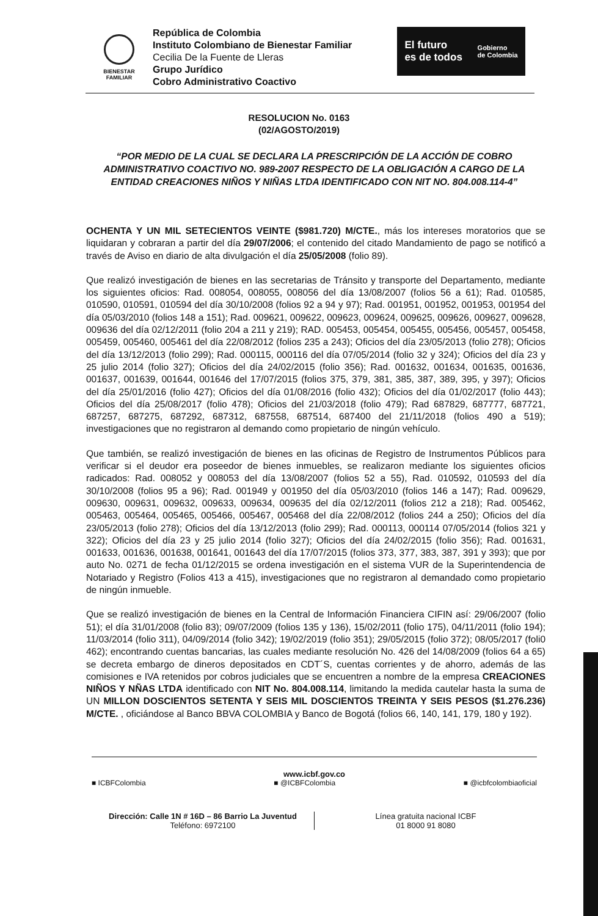BIENESTAR
FAMILIAR
República de Colombia
Instituto Colombiano de Bienestar Familiar
Cecilia De la Fuente de Lleras
Grupo Jurídico
Cobro Administrativo Coactivo
El futuro
es de todos Gobierno
de Colombia
RESOLUCION No. 0163
(02/AGOSTO/2019)
“POR MEDIO DE LA CUAL SE DECLARA LA PRESCRIPCIÓN DE LA ACCIÓN DE COBRO ADMINISTRATIVO COACTIVO NO. 989-2007 RESPECTO DE LA OBLIGACIÓN A CARGO DE LA ENTIDAD CREACIONES NIÑOS Y NIÑAS LTDA IDENTIFICADO CON NIT NO. 804.008.114-4”
OCHENTA Y UN MIL SETECIENTOS VEINTE ($981.720) M/CTE., más los intereses moratorios que se liquidaran y cobraran a partir del día 29/07/2006; el contenido del citado Mandamiento de pago se notificó a través de Aviso en diario de alta divulgación el día 25/05/2008 (folio 89).
Que realizó investigación de bienes en las secretarias de Tránsito y transporte del Departamento, mediante los siguientes oficios: Rad. 008054, 008055, 008056 del día 13/08/2007 (folios 56 a 61); Rad. 010585, 010590, 010591, 010594 del día 30/10/2008 (folios 92 a 94 y 97); Rad. 001951, 001952, 001953, 001954 del día 05/03/2010 (folios 148 a 151); Rad. 009621, 009622, 009623, 009624, 009625, 009626, 009627, 009628, 009636 del día 02/12/2011 (folio 204 a 211 y 219); RAD. 005453, 005454, 005455, 005456, 005457, 005458, 005459, 005460, 005461 del día 22/08/2012 (folios 235 a 243); Oficios del día 23/05/2013 (folio 278); Oficios del día 13/12/2013 (folio 299); Rad. 000115, 000116 del día 07/05/2014 (folio 32 y 324); Oficios del día 23 y 25 julio 2014 (folio 327); Oficios del día 24/02/2015 (folio 356); Rad. 001632, 001634, 001635, 001636, 001637, 001639, 001644, 001646 del 17/07/2015 (folios 375, 379, 381, 385, 387, 389, 395, y 397); Oficios del día 25/01/2016 (folio 427); Oficios del día 01/08/2016 (folio 432); Oficios del día 01/02/2017 (folio 443); Oficios del día 25/08/2017 (folio 478); Oficios del 21/03/2018 (folio 479); Rad 687829, 687777, 687721, 687257, 687275, 687292, 687312, 687558, 687514, 687400 del 21/11/2018 (folios 490 a 519); investigaciones que no registraron al demando como propietario de ningún vehículo.
Que también, se realizó investigación de bienes en las oficinas de Registro de Instrumentos Públicos para verificar si el deudor era poseedor de bienes inmuebles, se realizaron mediante los siguientes oficios radicados: Rad. 008052 y 008053 del día 13/08/2007 (folios 52 a 55), Rad. 010592, 010593 del día 30/10/2008 (folios 95 a 96); Rad. 001949 y 001950 del día 05/03/2010 (folios 146 a 147); Rad. 009629, 009630, 009631, 009632, 009633, 009634, 009635 del día 02/12/2011 (folios 212 a 218); Rad. 005462, 005463, 005464, 005465, 005466, 005467, 005468 del día 22/08/2012 (folios 244 a 250); Oficios del día 23/05/2013 (folio 278); Oficios del día 13/12/2013 (folio 299); Rad. 000113, 000114 07/05/2014 (folios 321 y 322); Oficios del día 23 y 25 julio 2014 (folio 327); Oficios del día 24/02/2015 (folio 356); Rad. 001631, 001633, 001636, 001638, 001641, 001643 del día 17/07/2015 (folios 373, 377, 383, 387, 391 y 393); que por auto No. 0271 de fecha 01/12/2015 se ordena investigación en el sistema VUR de la Superintendencia de Notariado y Registro (Folios 413 a 415), investigaciones que no registraron al demandado como propietario de ningún inmueble.
Que se realizó investigación de bienes en la Central de Información Financiera CIFIN así: 29/06/2007 (folio 51); el día 31/01/2008 (folio 83); 09/07/2009 (folios 135 y 136), 15/02/2011 (folio 175), 04/11/2011 (folio 194); 11/03/2014 (folio 311), 04/09/2014 (folio 342); 19/02/2019 (folio 351); 29/05/2015 (folio 372); 08/05/2017 (foli0 462); encontrando cuentas bancarias, las cuales mediante resolución No. 426 del 14/08/2009 (folios 64 a 65) se decreta embargo de dineros depositados en CDT´S, cuentas corrientes y de ahorro, además de las comisiones e IVA retenidos por cobros judiciales que se encuentren a nombre de la empresa CREACIONES NIÑOS Y NÑAS LTDA identificado con NIT No. 804.008.114, limitando la medida cautelar hasta la suma de UN MILLON DOSCIENTOS SETENTA Y SEIS MIL DOSCIENTOS TREINTA Y SEIS PESOS ($1.276.236) M/CTE. , oficiándose al Banco BBVA COLOMBIA y Banco de Bogotá (folios 66, 140, 141, 179, 180 y 192).
www.icbf.gov.co
■ ICBFColombia ■ @ICBFColombia ■ @icbfcolombiaoficial
Dirección: Calle 1N # 16D – 86 Barrio La Juventud
Teléfono: 6972100
Línea gratuita nacional ICBF
01 8000 91 8080